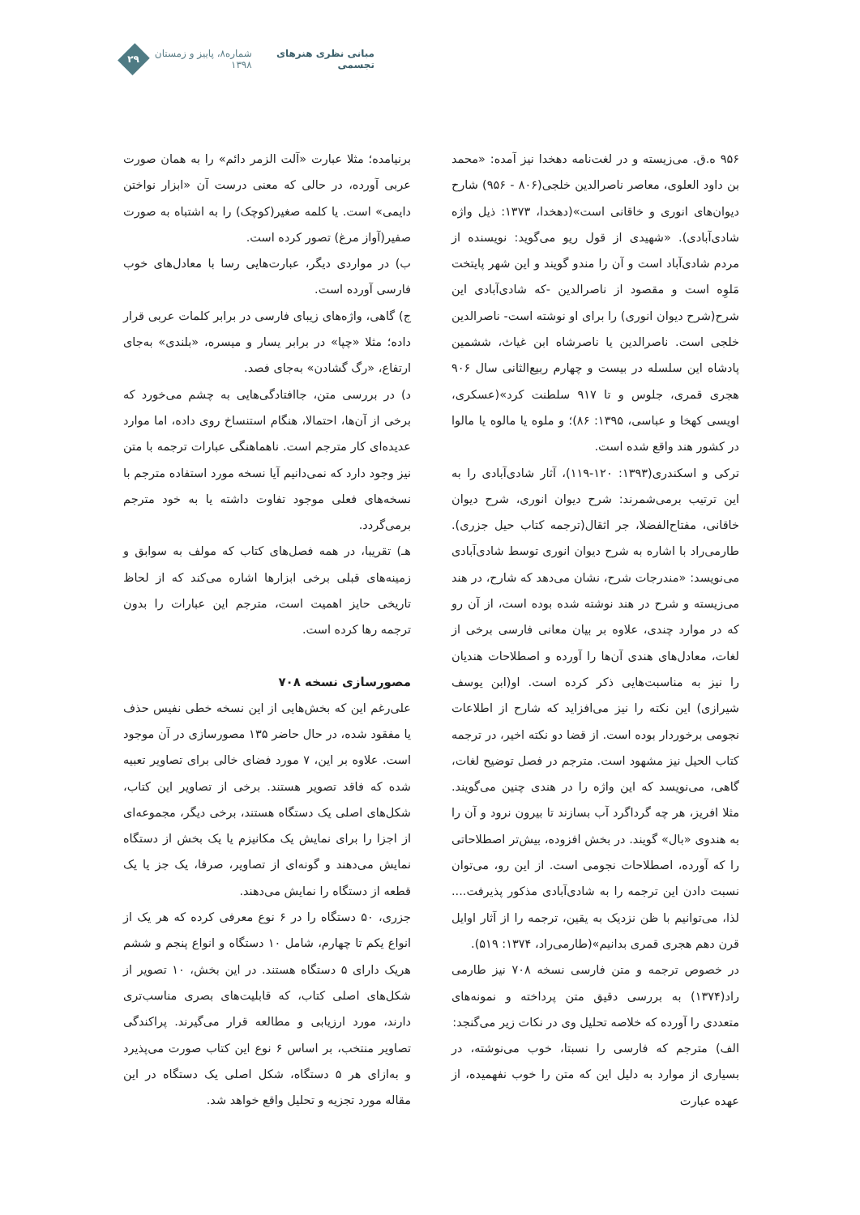مبانی نظری هنرهای تجسمی شماره۸، پاییز و زمستان ۱۳۹۸
۲۹
۹۵۶ ه.ق. می‌زیسته و در لغت‌نامه دهخدا نیز آمده: «محمد بن داود العلوی، معاصر ناصرالدین خلجی(۸۰۶ - ۹۵۶) شارح دیوان‌های انوری و خاقانی است»(دهخدا، ۱۳۷۳: ذیل واژه شادی‌آبادی). «شهیدی از قول ریو می‌گوید: نویسنده از مردم شادی‌آباد است و آن را مندو گویند و این شهر پایتخت مَلوِه است و مقصود از ناصرالدین -که شادی‌آبادی این شرح(شرح دیوان انوری) را برای او نوشته است- ناصرالدین خلجی است. ناصرالدین یا ناصرشاه ابن غیاث، ششمین پادشاه این سلسله در بیست و چهارم ربیع‌الثانی سال ۹۰۶ هجری قمری، جلوس و تا ۹۱۷ سلطنت کرد»(عسکری، اویسی کهخا و عباسی، ۱۳۹۵: ۸۶)؛ و ملوه یا مالوه یا مالوا در کشور هند واقع شده است.
ترکی و اسکندری(۱۳۹۳: ۱۲۰-۱۱۹)، آثار شادی‌آبادی را به این ترتیب برمی‌شمرند: شرح دیوان انوری، شرح دیوان خاقانی، مفتاح‌الفضلا، جر اثقال(ترجمه کتاب حیل جزری). طارمی‌راد با اشاره به شرح دیوان انوری توسط شادی‌آبادی می‌نویسد: «مندرجات شرح، نشان می‌دهد که شارح، در هند می‌زیسته و شرح در هند نوشته شده بوده است، از آن رو که در موارد چندی، علاوه بر بیان معانی فارسی برخی از لغات، معادل‌های هندی آن‌ها را آورده و اصطلاحات هندیان را نیز به مناسبت‌هایی ذکر کرده است. او(ابن یوسف شیرازی) این نکته را نیز می‌افزاید که شارح از اطلاعات نجومی برخوردار بوده است. از قضا دو نکته اخیر، در ترجمه کتاب الحیل نیز مشهود است. مترجم در فصل توضیح لغات، گاهی، می‌نویسد که این واژه را در هندی چنین می‌گویند. مثلا افریز، هر چه گرداگرد آب بسازند تا بیرون نرود و آن را به هندوی «بال» گویند. در بخش افزوده، بیش‌تر اصطلاحاتی را که آورده، اصطلاحات نجومی است. از این رو، می‌توان نسبت دادن این ترجمه را به شادی‌آبادی مذکور پذیرفت.... لذا، می‌توانیم با ظن نزدیک به یقین، ترجمه را از آثار اوایل قرن دهم هجری قمری بدانیم»(طارمی‌راد، ۱۳۷۴: ۵۱۹).
در خصوص ترجمه و متن فارسی نسخه ۷۰۸ نیز طارمی راد(۱۳۷۴) به بررسی دقیق متن پرداخته و نمونه‌های متعددی را آورده که خلاصه تحلیل وی در نکات زیر می‌گنجد:
الف) مترجم که فارسی را نسبتا، خوب می‌نوشته، در بسیاری از موارد به دلیل این که متن را خوب نفهمیده، از عهده عبارت
برنیامده؛ مثلا عبارت «آلت الزمر دائم» را به همان صورت عربی آورده، در حالی که معنی درست آن «ابزار نواختن دایمی» است. یا کلمه صغیر(کوچک) را به اشتباه به صورت صفیر(آواز مرغ) تصور کرده است.
ب) در مواردی دیگر، عبارت‌هایی رسا با معادل‌های خوب فارسی آورده است.
ج) گاهی، واژه‌های زیبای فارسی در برابر کلمات عربی قرار داده؛ مثلا «چپا» در برابر یسار و میسره، «بلندی» به‌جای ارتفاع، «رگ گشادن» به‌جای فصد.
د) در بررسی متن، جاافتادگی‌هایی به چشم می‌خورد که برخی از آن‌ها، احتمالا، هنگام استنساخ روی داده، اما موارد عدیده‌ای کار مترجم است. ناهماهنگی عبارات ترجمه با متن نیز وجود دارد که نمی‌دانیم آیا نسخه مورد استفاده مترجم با نسخه‌های فعلی موجود تفاوت داشته یا به خود مترجم برمی‌گردد.
هـ) تقریبا، در همه فصل‌های کتاب که مولف به سوابق و زمینه‌های قبلی برخی ابزارها اشاره می‌کند که از لحاظ تاریخی حایز اهمیت است، مترجم این عبارات را بدون ترجمه رها کرده است.
مصورسازی نسخه ۷۰۸
علی‌رغم این که بخش‌هایی از این نسخه خطی نفیس حذف یا مفقود شده، در حال حاضر ۱۳۵ مصورسازی در آن موجود است. علاوه بر این، ۷ مورد فضای خالی برای تصاویر تعبیه شده که فاقد تصویر هستند. برخی از تصاویر این کتاب، شکل‌های اصلی یک دستگاه هستند، برخی دیگر، مجموعه‌ای از اجزا را برای نمایش یک مکانیزم یا یک بخش از دستگاه نمایش می‌دهند و گونه‌ای از تصاویر، صرفا، یک جز یا یک قطعه از دستگاه را نمایش می‌دهند.
جزری، ۵۰ دستگاه را در ۶ نوع معرفی کرده که هر یک از انواع یکم تا چهارم، شامل ۱۰ دستگاه و انواع پنجم و ششم هریک دارای ۵ دستگاه هستند. در این بخش، ۱۰ تصویر از شکل‌های اصلی کتاب، که قابلیت‌های بصری مناسب‌تری دارند، مورد ارزیابی و مطالعه قرار می‌گیرند. پراکندگی تصاویر منتخب، بر اساس ۶ نوع این کتاب صورت می‌پذیرد و به‌ازای هر ۵ دستگاه، شکل اصلی یک دستگاه در این مقاله مورد تجزیه و تحلیل واقع خواهد شد.